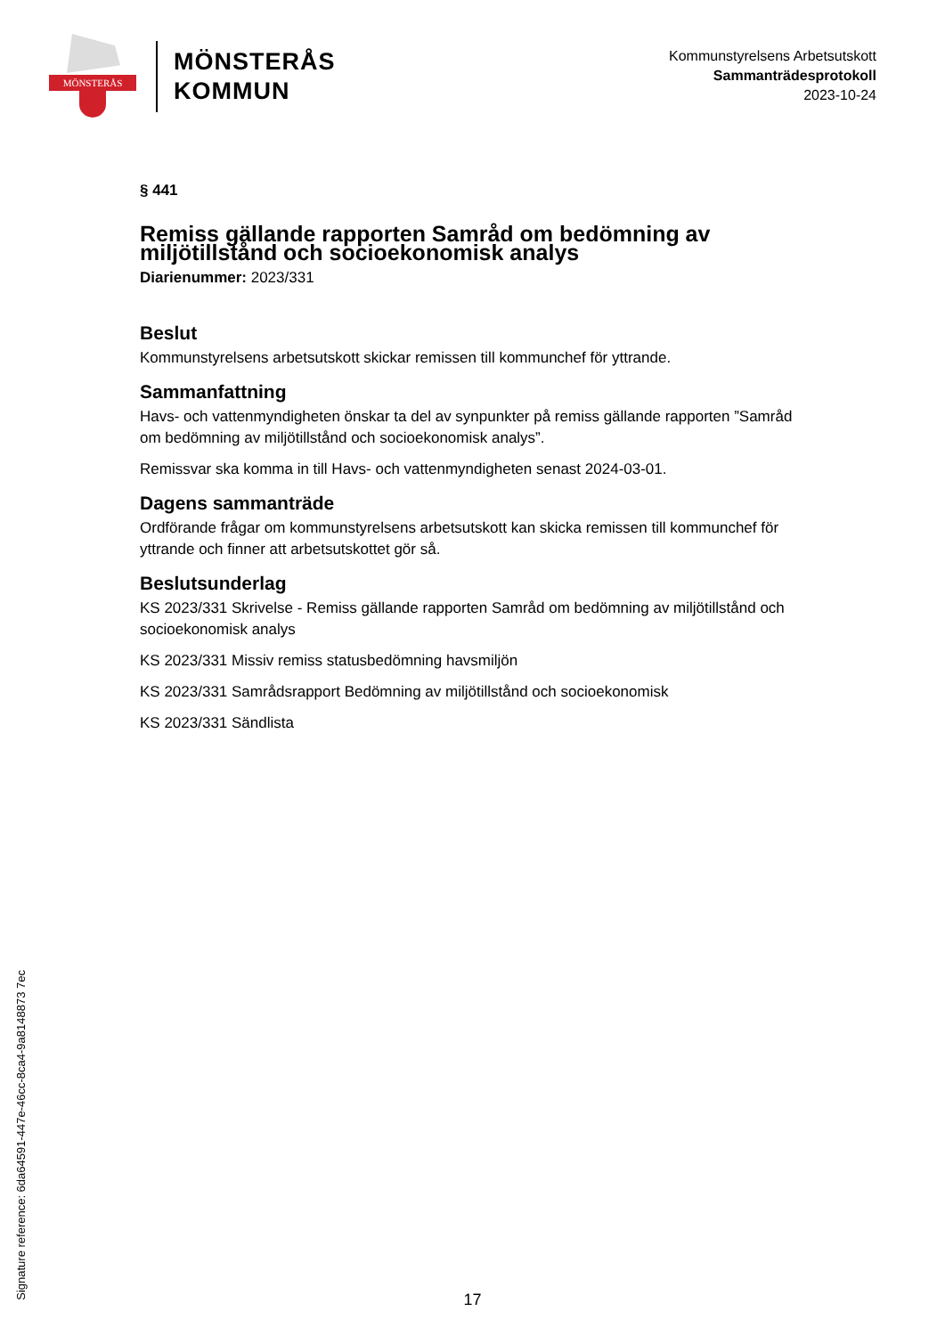MÖNSTERÅS
MÖNSTERÅS
KOMMUN
Kommunstyrelsens Arbetsutskott
Sammanträdesprotokoll
2023-10-24
§ 441
Remiss gällande rapporten Samråd om bedömning av miljötillstånd och socioekonomisk analys
Diarienummer: 2023/331
Beslut
Kommunstyrelsens arbetsutskott skickar remissen till kommunchef för yttrande.
Sammanfattning
Havs- och vattenmyndigheten önskar ta del av synpunkter på remiss gällande rapporten ”Samråd om bedömning av miljötillstånd och socioekonomisk analys”.
Remissvar ska komma in till Havs- och vattenmyndigheten senast 2024-03-01.
Dagens sammanträde
Ordförande frågar om kommunstyrelsens arbetsutskott kan skicka remissen till kommunchef för yttrande och finner att arbetsutskottet gör så.
Beslutsunderlag
KS 2023/331 Skrivelse - Remiss gällande rapporten Samråd om bedömning av miljötillstånd och socioekonomisk analys
KS 2023/331 Missiv remiss statusbedömning havsmiljön
KS 2023/331 Samrådsrapport Bedömning av miljötillstånd och socioekonomisk
KS 2023/331 Sändlista
Signature reference: 6da64591-447e-46cc-8ca4-9a8148873 7ec
17